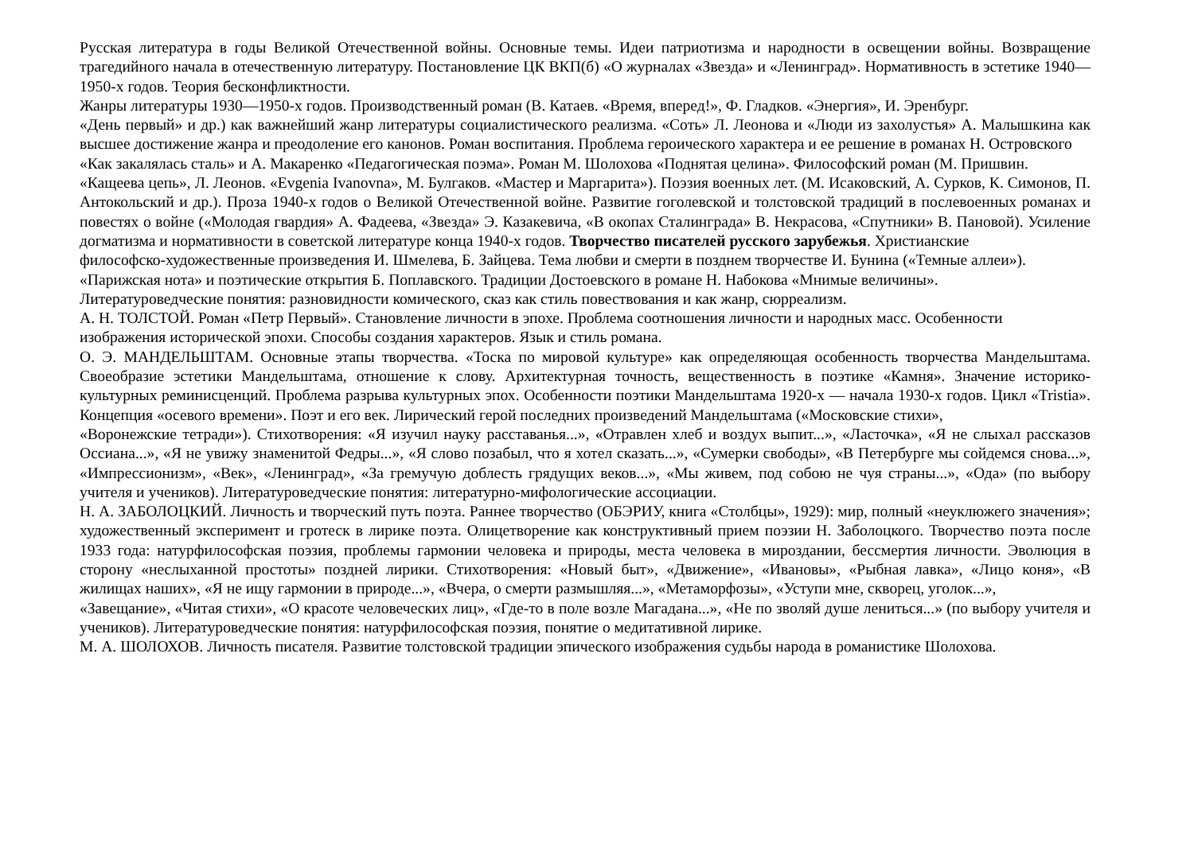Русская литература в годы Великой Отечественной войны. Основные темы. Идеи патриотизма и народности в освещении войны. Возвращение трагедийного начала в отечественную литературу. Постановление ЦК ВКП(б) «О журналах «Звезда» и «Ленинград». Нормативность в эстетике 1940—1950-х годов. Теория бесконфликтности.
Жанры литературы 1930—1950-х годов. Производственный роман (В. Катаев. «Время, вперед!», Ф. Гладков. «Энергия», И. Эренбург.
«День первый» и др.) как важнейший жанр литературы социалистического реализма. «Соть» Л. Леонова и «Люди из захолустья» А. Малышкина как высшее достижение жанра и преодоление его канонов. Роман воспитания. Проблема героического характера и ее решение в романах Н. Островского
«Как закалялась сталь» и А. Макаренко «Педагогическая поэма». Роман М. Шолохова «Поднятая целина». Философский роман (М. Пришвин.
«Кащеева цепь», Л. Леонов. «Evgenia Ivanovna», М. Булгаков. «Мастер и Маргарита»). Поэзия военных лет. (М. Исаковский, А. Сурков, К. Симонов, П. Антокольский и др.). Проза 1940-х годов о Великой Отечественной войне. Развитие гоголевской и толстовской традиций в послевоенных романах и повестях о войне («Молодая гвардия» А. Фадеева, «Звезда» Э. Казакевича, «В окопах Сталинграда» В. Некрасова, «Спутники» В. Пановой). Усиление догматизма и нормативности в советской литературе конца 1940-х годов. Творчество писателей русского зарубежья. Христианские
философско-художественные произведения И. Шмелева, Б. Зайцева. Тема любви и смерти в позднем творчестве И. Бунина («Темные аллеи»).
«Парижская нота» и поэтические открытия Б. Поплавского. Традиции Достоевского в романе Н. Набокова «Мнимые величины».
Литературоведческие понятия: разновидности комического, сказ как стиль повествования и как жанр, сюрреализм.
А. Н. ТОЛСТОЙ. Роман «Петр Первый». Становление личности в эпохе. Проблема соотношения личности и народных масс. Особенности изображения исторической эпохи. Способы создания характеров. Язык и стиль романа.
О. Э. МАНДЕЛЬШТАМ. Основные этапы творчества. «Тоска по мировой культуре» как определяющая особенность творчества Мандельштама. Своеобразие эстетики Мандельштама, отношение к слову. Архитектурная точность, вещественность в поэтике «Камня». Значение историко-культурных реминисценций. Проблема разрыва культурных эпох. Особенности поэтики Мандельштама 1920-х — начала 1930-х годов. Цикл «Tristia». Концепция «осевого времени». Поэт и его век. Лирический герой последних произведений Мандельштама («Московские стихи»,
«Воронежские тетради»). Стихотворения: «Я изучил науку расставанья...», «Отравлен хлеб и воздух выпит...», «Ласточка», «Я не слыхал рассказов Оссиана...», «Я не увижу знаменитой Федры...», «Я слово позабыл, что я хотел сказать...», «Сумерки свободы», «В Петербурге мы сойдемся снова...», «Импрессионизм», «Век», «Ленинград», «За гремучую доблесть грядущих веков...», «Мы живем, под собою не чуя страны...», «Ода» (по выбору учителя и учеников). Литературоведческие понятия: литературно-мифологические ассоциации.
Н. А. ЗАБОЛОЦКИЙ. Личность и творческий путь поэта. Раннее творчество (ОБЭРИУ, книга «Столбцы», 1929): мир, полный «неуклюжего значения»; художественный эксперимент и гротеск в лирике поэта. Олицетворение как конструктивный прием поэзии Н. Заболоцкого. Творчество поэта после 1933 года: натурфилософская поэзия, проблемы гармонии человека и природы, места человека в мироздании, бессмертия личности. Эволюция в сторону «неслыханной простоты» поздней лирики. Стихотворения: «Новый быт», «Движение», «Ивановы», «Рыбная лавка», «Лицо коня», «В жилищах наших», «Я не ищу гармонии в природе...», «Вчера, о смерти размышляя...», «Метаморфозы», «Уступи мне, скворец, уголок...»,
«Завещание», «Читая стихи», «О красоте человеческих лиц», «Где-то в поле возле Магадана...», «Не по зволяй душе лениться...» (по выбору учителя и учеников). Литературоведческие понятия: натурфилософская поэзия, понятие о медитативной лирике.
М. А. ШОЛОХОВ. Личность писателя. Развитие толстовской традиции эпического изображения судьбы народа в романистике Шолохова.